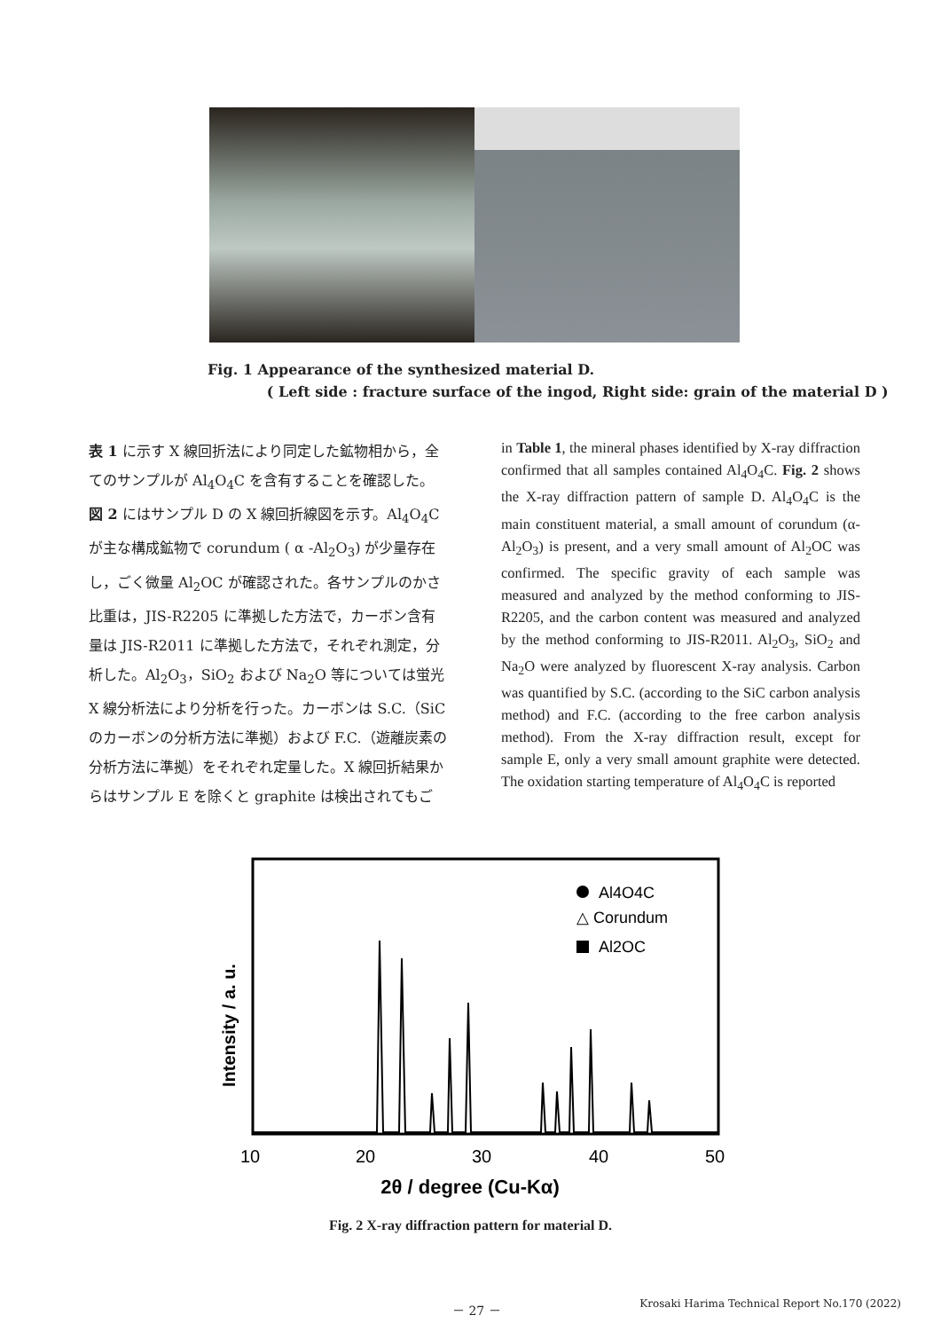Fig. 1 Appearance of the synthesized material D.
( Left side : fracture surface of the ingod, Right side: grain of the material D )
表 1 に示す X 線回折法により同定した鉱物相から，全てのサンプルが Al<sub>4</sub>O<sub>4</sub>C を含有することを確認した。図 2 にはサンプル D の X 線回折線図を示す。Al<sub>4</sub>O<sub>4</sub>C が主な構成鉱物で corundum ( α -Al<sub>2</sub>O<sub>3</sub>) が少量存在し，ごく微量 Al<sub>2</sub>OC が確認された。各サンプルのかさ比重は，JIS-R2205 に準拠した方法で，カーボン含有量は JIS-R2011 に準拠した方法で，それぞれ測定，分析した。Al<sub>2</sub>O<sub>3</sub>，SiO<sub>2</sub> および Na<sub>2</sub>O 等については蛍光 X 線分析法により分析を行った。カーボンは S.C.（SiC のカーボンの分析方法に準拠）および F.C.（遊離炭素の分析方法に準拠）をそれぞれ定量した。X 線回折結果からはサンプル E を除くと graphite は検出されてもご
in Table 1, the mineral phases identified by X-ray diffraction confirmed that all samples contained Al<sub>4</sub>O<sub>4</sub>C. Fig. 2 shows the X-ray diffraction pattern of sample D. Al<sub>4</sub>O<sub>4</sub>C is the main constituent material, a small amount of corundum (α- Al<sub>2</sub>O<sub>3</sub>) is present, and a very small amount of Al<sub>2</sub>OC was confirmed. The specific gravity of each sample was measured and analyzed by the method conforming to JIS-R2205, and the carbon content was measured and analyzed by the method conforming to JIS-R2011. Al<sub>2</sub>O<sub>3</sub>, SiO<sub>2</sub> and Na<sub>2</sub>O were analyzed by fluorescent X-ray analysis. Carbon was quantified by S.C. (according to the SiC carbon analysis method) and F.C. (according to the free carbon analysis method). From the X-ray diffraction result, except for sample E, only a very small amount graphite were detected. The oxidation starting temperature of Al<sub>4</sub>O<sub>4</sub>C is reported
Al4O4C
△ Corundum
Al2OC
Intensity / a. u.
10
20
30
40
50
2θ / degree (Cu-Kα)
Fig. 2 X-ray diffraction pattern for material D.
－ 27 － Krosaki Harima Technical Report No.170 (2022)